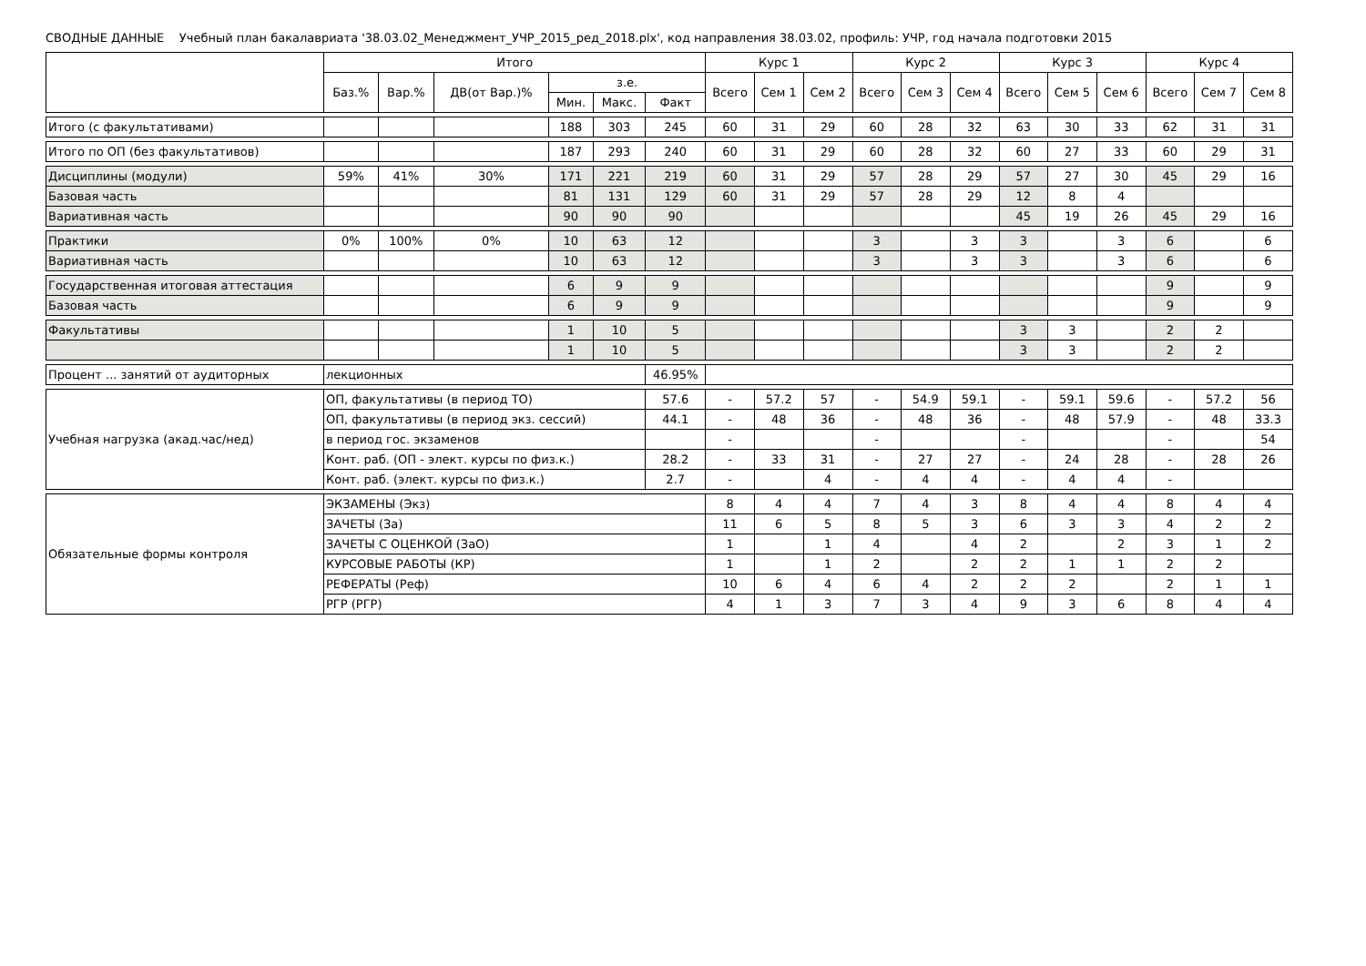СВОДНЫЕ ДАННЫЕ Учебный план бакалавриата '38.03.02_Менеджмент_УЧР_2015_ред_2018.plx', код направления 38.03.02, профиль: УЧР, год начала подготовки 2015
| | Итого | | | | | | Курс 1 | | | Курс 2 | | | Курс 3 | | | Курс 4 | | |
| --- | --- | --- | --- | --- | --- | --- | --- | --- | --- | --- | --- | --- | --- | --- | --- | --- | --- | --- |
| | Баз.% | Вар.% | ДВ(от Вар.)% | з.е. | | | Всего | Сем 1 | Сем 2 | Всего | Сем 3 | Сем 4 | Всего | Сем 5 | Сем 6 | Всего | Сем 7 | Сем 8 |
| | | | | Мин. | Макс. | Факт | | | | | | | | | | | | |
| Итого (с факультативами) | | | | 188 | 303 | 245 | 60 | 31 | 29 | 60 | 28 | 32 | 63 | 30 | 33 | 62 | 31 | 31 |
| Итого по ОП (без факультативов) | | | | 187 | 293 | 240 | 60 | 31 | 29 | 60 | 28 | 32 | 60 | 27 | 33 | 60 | 29 | 31 |
| Дисциплины (модули) | 59% | 41% | 30% | 171 | 221 | 219 | 60 | 31 | 29 | 57 | 28 | 29 | 57 | 27 | 30 | 45 | 29 | 16 |
| Базовая часть | | | | 81 | 131 | 129 | 60 | 31 | 29 | 57 | 28 | 29 | 12 | 8 | 4 | | | |
| Вариативная часть | | | | 90 | 90 | 90 | | | | | | | 45 | 19 | 26 | 45 | 29 | 16 |
| Практики | 0% | 100% | 0% | 10 | 63 | 12 | | | | 3 | | 3 | 3 | | 3 | 6 | | 6 |
| Вариативная часть | | | | 10 | 63 | 12 | | | | 3 | | 3 | 3 | | 3 | 6 | | 6 |
| Государственная итоговая аттестация | | | | 6 | 9 | 9 | | | | | | | | | | 9 | | 9 |
| Базовая часть | | | | 6 | 9 | 9 | | | | | | | | | | 9 | | 9 |
| Факультативы | | | | 1 | 10 | 5 | | | | | | | 3 | 3 | | 2 | 2 | |
| | | | | 1 | 10 | 5 | | | | | | | 3 | 3 | | 2 | 2 | |
| Процент ... занятий от аудиторных | лекционных | | | | | 46.95% | | | | | | | | | | | | |
| Учебная нагрузка (акад.час/нед) | ОП, факультативы (в период ТО) | | | | | 57.6 | - | 57.2 | 57 | - | 54.9 | 59.1 | - | 59.1 | 59.6 | - | 57.2 | 56 |
| | ОП, факультативы (в период экз. сессий) | | | | | 44.1 | - | 48 | 36 | - | 48 | 36 | - | 48 | 57.9 | - | 48 | 33.3 |
| | в период гос. экзаменов | | | | | | - | | | - | | | - | | | - | | 54 |
| | Конт. раб. (ОП - элект. курсы по физ.к.) | | | | | 28.2 | - | 33 | 31 | - | 27 | 27 | - | 24 | 28 | - | 28 | 26 |
| | Конт. раб. (элект. курсы по физ.к.) | | | | | 2.7 | - | | 4 | - | 4 | 4 | - | 4 | 4 | - | | |
| Обязательные формы контроля | ЭКЗАМЕНЫ (Экз) | | | | | | 8 | 4 | 4 | 7 | 4 | 3 | 8 | 4 | 4 | 8 | 4 | 4 |
| | ЗАЧЕТЫ (За) | | | | | | 11 | 6 | 5 | 8 | 5 | 3 | 6 | 3 | 3 | 4 | 2 | 2 |
| | ЗАЧЕТЫ С ОЦЕНКОЙ (ЗаО) | | | | | | 1 | | 1 | 4 | | 4 | 2 | | 2 | 3 | 1 | 2 |
| | КУРСОВЫЕ РАБОТЫ (КР) | | | | | | 1 | | 1 | 2 | | 2 | 2 | 1 | 1 | 2 | 2 | |
| | РЕФЕРАТЫ (Реф) | | | | | | 10 | 6 | 4 | 6 | 4 | 2 | 2 | 2 | | 2 | 1 | 1 |
| | РГР (РГР) | | | | | | 4 | 1 | 3 | 7 | 3 | 4 | 9 | 3 | 6 | 8 | 4 | 4 |